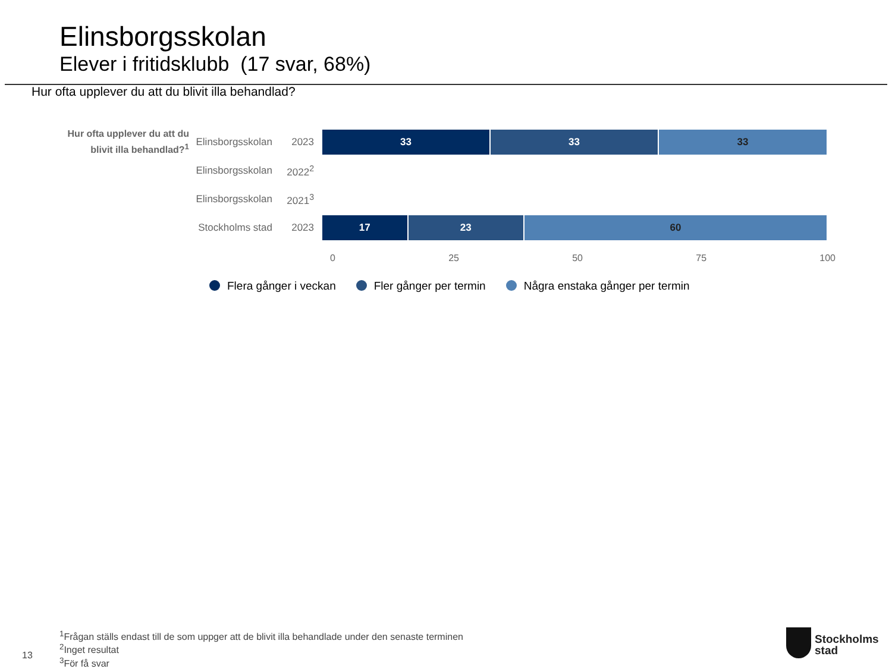Elinsborgsskolan
Elever i fritidsklubb (17 svar, 68%)
Hur ofta upplever du att du blivit illa behandlad?
Hur ofta upplever du att du blivit illa behandlad?<sup>1</sup>
Elinsborgsskolan
2023
33 33 33
Elinsborgsskolan
2022<sup>2</sup>
Elinsborgsskolan
2021<sup>3</sup>
Stockholms stad
2023
17 23 60
0 25 50 75 100
Flera gånger i veckan Fler gånger per termin Några enstaka gånger per termin
<sup>1</sup> Frågan ställs endast till de som uppger att de blivit illa behandlade under den senaste terminen
<sup>2</sup> Inget resultat
<sup>3</sup> För få svar
13
Stockholms
stad